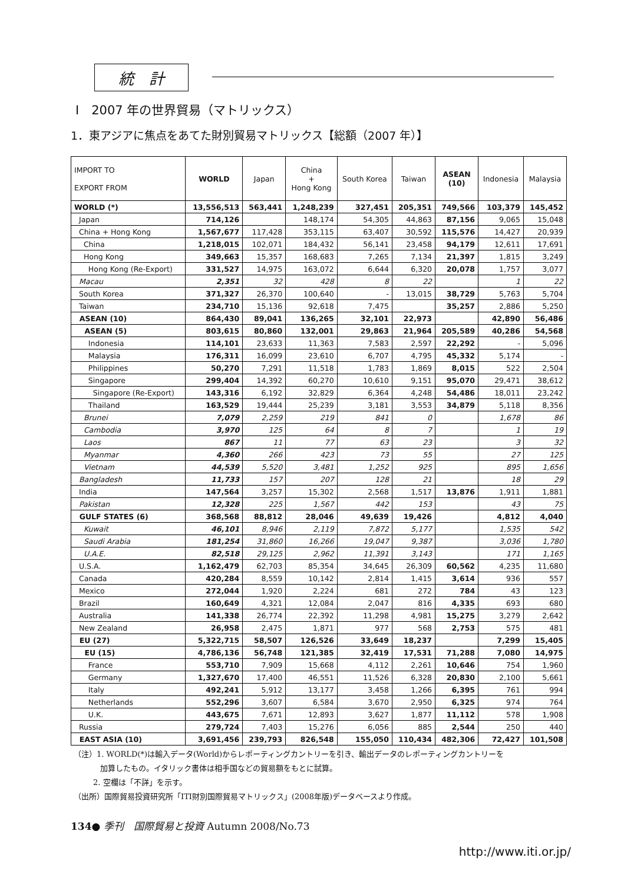統　計
Ⅰ　2007 年の世界貿易（マトリックス）
1．東アジアに焦点をあてた財別貿易マトリックス【総額（2007 年）】
| IMPORT TO EXPORT FROM | WORLD | Japan | China + Hong Kong | South Korea | Taiwan | ASEAN (10) | Indonesia | Malaysia |
| --- | --- | --- | --- | --- | --- | --- | --- | --- |
| WORLD (*) | 13,556,513 | 563,441 | 1,248,239 | 327,451 | 205,351 | 749,566 | 103,379 | 145,452 |
| Japan | 714,126 | | 148,174 | 54,305 | 44,863 | 87,156 | 9,065 | 15,048 |
| China + Hong Kong | 1,567,677 | 117,428 | 353,115 | 63,407 | 30,592 | 115,576 | 14,427 | 20,939 |
| China | 1,218,015 | 102,071 | 184,432 | 56,141 | 23,458 | 94,179 | 12,611 | 17,691 |
| Hong Kong | 349,663 | 15,357 | 168,683 | 7,265 | 7,134 | 21,397 | 1,815 | 3,249 |
| Hong Kong (Re-Export) | 331,527 | 14,975 | 163,072 | 6,644 | 6,320 | 20,078 | 1,757 | 3,077 |
| Macau | 2,351 | 32 | 428 | 8 | 22 | | 1 | 22 |
| South Korea | 371,327 | 26,370 | 100,640 | - | 13,015 | 38,729 | 5,763 | 5,704 |
| Taiwan | 234,710 | 15,136 | 92,618 | 7,475 | | 35,257 | 2,886 | 5,250 |
| ASEAN (10) | 864,430 | 89,041 | 136,265 | 32,101 | 22,973 | | 42,890 | 56,486 |
| ASEAN (5) | 803,615 | 80,860 | 132,001 | 29,863 | 21,964 | 205,589 | 40,286 | 54,568 |
| Indonesia | 114,101 | 23,633 | 11,363 | 7,583 | 2,597 | 22,292 | - | 5,096 |
| Malaysia | 176,311 | 16,099 | 23,610 | 6,707 | 4,795 | 45,332 | 5,174 | - |
| Philippines | 50,270 | 7,291 | 11,518 | 1,783 | 1,869 | 8,015 | 522 | 2,504 |
| Singapore | 299,404 | 14,392 | 60,270 | 10,610 | 9,151 | 95,070 | 29,471 | 38,612 |
| Singapore (Re-Export) | 143,316 | 6,192 | 32,829 | 6,364 | 4,248 | 54,486 | 18,011 | 23,242 |
| Thailand | 163,529 | 19,444 | 25,239 | 3,181 | 3,553 | 34,879 | 5,118 | 8,356 |
| Brunei | 7,079 | 2,259 | 219 | 841 | 0 | | 1,678 | 86 |
| Cambodia | 3,970 | 125 | 64 | 8 | 7 | | 1 | 19 |
| Laos | 867 | 11 | 77 | 63 | 23 | | 3 | 32 |
| Myanmar | 4,360 | 266 | 423 | 73 | 55 | | 27 | 125 |
| Vietnam | 44,539 | 5,520 | 3,481 | 1,252 | 925 | | 895 | 1,656 |
| Bangladesh | 11,733 | 157 | 207 | 128 | 21 | | 18 | 29 |
| India | 147,564 | 3,257 | 15,302 | 2,568 | 1,517 | 13,876 | 1,911 | 1,881 |
| Pakistan | 12,328 | 225 | 1,567 | 442 | 153 | | 43 | 75 |
| GULF STATES (6) | 368,568 | 88,812 | 28,046 | 49,639 | 19,426 | | 4,812 | 4,040 |
| Kuwait | 46,101 | 8,946 | 2,119 | 7,872 | 5,177 | | 1,535 | 542 |
| Saudi Arabia | 181,254 | 31,860 | 16,266 | 19,047 | 9,387 | | 3,036 | 1,780 |
| U.A.E. | 82,518 | 29,125 | 2,962 | 11,391 | 3,143 | | 171 | 1,165 |
| U.S.A. | 1,162,479 | 62,703 | 85,354 | 34,645 | 26,309 | 60,562 | 4,235 | 11,680 |
| Canada | 420,284 | 8,559 | 10,142 | 2,814 | 1,415 | 3,614 | 936 | 557 |
| Mexico | 272,044 | 1,920 | 2,224 | 681 | 272 | 784 | 43 | 123 |
| Brazil | 160,649 | 4,321 | 12,084 | 2,047 | 816 | 4,335 | 693 | 680 |
| Australia | 141,338 | 26,774 | 22,392 | 11,298 | 4,981 | 15,275 | 3,279 | 2,642 |
| New Zealand | 26,958 | 2,475 | 1,871 | 977 | 568 | 2,753 | 575 | 481 |
| EU (27) | 5,322,715 | 58,507 | 126,526 | 33,649 | 18,237 | | 7,299 | 15,405 |
| EU (15) | 4,786,136 | 56,748 | 121,385 | 32,419 | 17,531 | 71,288 | 7,080 | 14,975 |
| France | 553,710 | 7,909 | 15,668 | 4,112 | 2,261 | 10,646 | 754 | 1,960 |
| Germany | 1,327,670 | 17,400 | 46,551 | 11,526 | 6,328 | 20,830 | 2,100 | 5,661 |
| Italy | 492,241 | 5,912 | 13,177 | 3,458 | 1,266 | 6,395 | 761 | 994 |
| Netherlands | 552,296 | 3,607 | 6,584 | 3,670 | 2,950 | 6,325 | 974 | 764 |
| U.K. | 443,675 | 7,671 | 12,893 | 3,627 | 1,877 | 11,112 | 578 | 1,908 |
| Russia | 279,724 | 7,403 | 15,276 | 6,056 | 885 | 2,544 | 250 | 440 |
| EAST ASIA (10) | 3,691,456 | 239,793 | 826,548 | 155,050 | 110,434 | 482,306 | 72,427 | 101,508 |
（注）1. WORLD(*)は輸入データ(World)からレポーティングカントリーを引き、輸出データのレポーティングカントリーを
加算したもの。イタリック書体は相手国などの貿易額をもとに試算。
2. 空欄は「不詳」を示す。
（出所）国際貿易投資研究所「ITI財別国際貿易マトリックス」(2008年版)データベースより作成。
134● 季刊　国際貿易と投資 Autumn 2008/No.73
http://www.iti.or.jp/